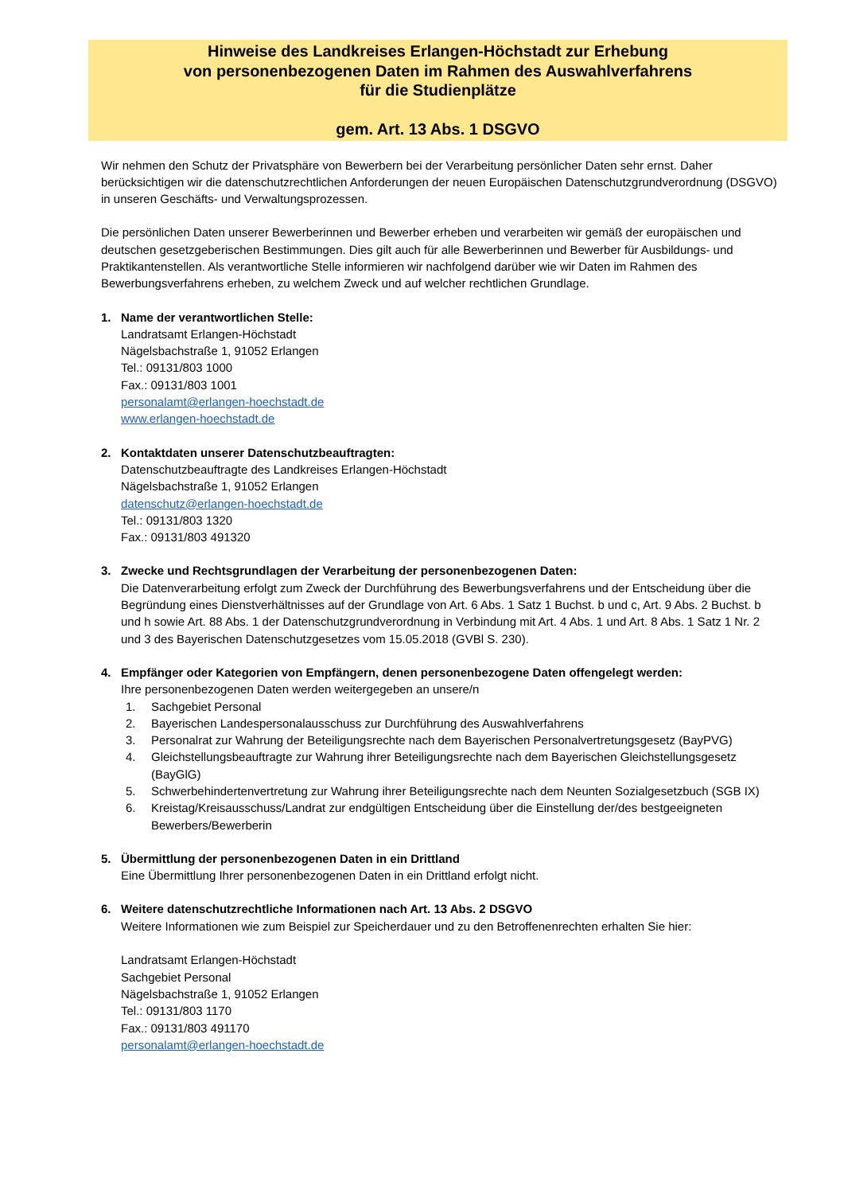Hinweise des Landkreises Erlangen-Höchstadt zur Erhebung
von personenbezogenen Daten im Rahmen des Auswahlverfahrens
für die Studienplätze
gem. Art. 13 Abs. 1 DSGVO
Wir nehmen den Schutz der Privatsphäre von Bewerbern bei der Verarbeitung persönlicher Daten sehr ernst. Daher berücksichtigen wir die datenschutzrechtlichen Anforderungen der neuen Europäischen Datenschutzgrundverordnung (DSGVO) in unseren Geschäfts- und Verwaltungsprozessen.
Die persönlichen Daten unserer Bewerberinnen und Bewerber erheben und verarbeiten wir gemäß der europäischen und deutschen gesetzgeberischen Bestimmungen. Dies gilt auch für alle Bewerberinnen und Bewerber für Ausbildungs- und Praktikantenstellen. Als verantwortliche Stelle informieren wir nachfolgend darüber wie wir Daten im Rahmen des Bewerbungsverfahrens erheben, zu welchem Zweck und auf welcher rechtlichen Grundlage.
1. Name der verantwortlichen Stelle:
Landratsamt Erlangen-Höchstadt
Nägelsbachstraße 1, 91052 Erlangen
Tel.: 09131/803 1000
Fax.: 09131/803 1001
personalamt@erlangen-hoechstadt.de
www.erlangen-hoechstadt.de
2. Kontaktdaten unserer Datenschutzbeauftragten:
Datenschutzbeauftragte des Landkreises Erlangen-Höchstadt
Nägelsbachstraße 1, 91052 Erlangen
datenschutz@erlangen-hoechstadt.de
Tel.: 09131/803 1320
Fax.: 09131/803 491320
3. Zwecke und Rechtsgrundlagen der Verarbeitung der personenbezogenen Daten:
Die Datenverarbeitung erfolgt zum Zweck der Durchführung des Bewerbungsverfahrens und der Entscheidung über die Begründung eines Dienstverhältnisses auf der Grundlage von Art. 6 Abs. 1 Satz 1 Buchst. b und c, Art. 9 Abs. 2 Buchst. b und h sowie Art. 88 Abs. 1 der Datenschutzgrundverordnung in Verbindung mit Art. 4 Abs. 1 und Art. 8 Abs. 1 Satz 1 Nr. 2 und 3 des Bayerischen Datenschutzgesetzes vom 15.05.2018 (GVBl S. 230).
4. Empfänger oder Kategorien von Empfängern, denen personenbezogene Daten offengelegt werden:
Ihre personenbezogenen Daten werden weitergegeben an unsere/n
1. Sachgebiet Personal
2. Bayerischen Landespersonalausschuss zur Durchführung des Auswahlverfahrens
3. Personalrat zur Wahrung der Beteiligungsrechte nach dem Bayerischen Personalvertretungsgesetz (BayPVG)
4. Gleichstellungsbeauftragte zur Wahrung ihrer Beteiligungsrechte nach dem Bayerischen Gleichstellungsgesetz (BayGlG)
5. Schwerbehindertenvertretung zur Wahrung ihrer Beteiligungsrechte nach dem Neunten Sozialgesetzbuch (SGB IX)
6. Kreistag/Kreisausschuss/Landrat zur endgültigen Entscheidung über die Einstellung der/des bestgeeigneten Bewerbers/Bewerberin
5. Übermittlung der personenbezogenen Daten in ein Drittland
Eine Übermittlung Ihrer personenbezogenen Daten in ein Drittland erfolgt nicht.
6. Weitere datenschutzrechtliche Informationen nach Art. 13 Abs. 2 DSGVO
Weitere Informationen wie zum Beispiel zur Speicherdauer und zu den Betroffenenrechten erhalten Sie hier:
Landratsamt Erlangen-Höchstadt
Sachgebiet Personal
Nägelsbachstraße 1, 91052 Erlangen
Tel.: 09131/803 1170
Fax.: 09131/803 491170
personalamt@erlangen-hoechstadt.de